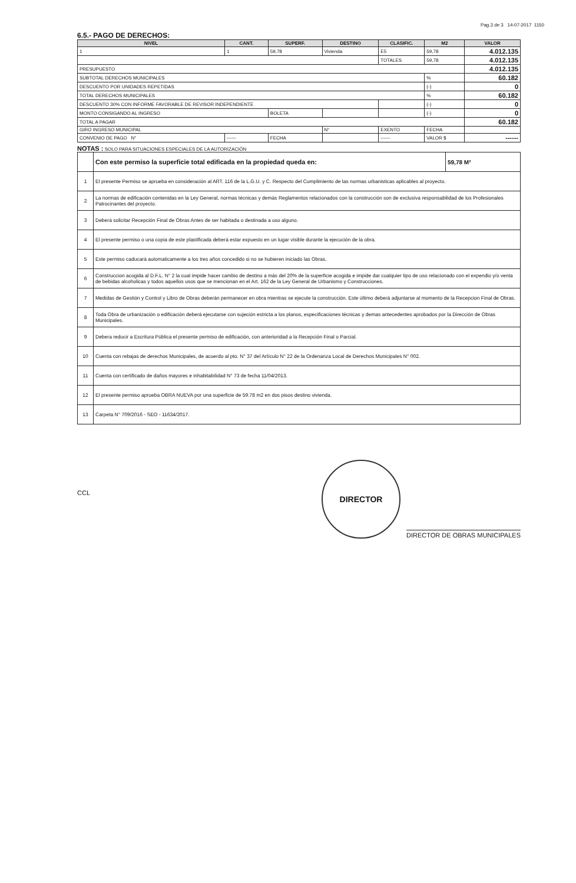Pag.3 de 3 14-07-2017 1150
6.5.- PAGO DE DERECHOS:
| NIVEL | CANT. | SUPERF. | DESTINO | CLASIFIC. | M2 | | VALOR |
| --- | --- | --- | --- | --- | --- | --- | --- |
| 1 | 1 | 59,78 | Vivienda | E5 | 59,78 | | 4.012.135 |
| | | | | TOTALES | 59,78 | | 4.012.135 |
| PRESUPUESTO | | | | | | | 4.012.135 |
| SUBTOTAL DERECHOS MUNICIPALES | | | | | | % | 60.182 |
| DESCUENTO POR UNIDADES REPETIDAS | | | | | | (-) | 0 |
| TOTAL DERECHOS MUNICIPALES | | | | | | % | 60.182 |
| DESCUENTO 30% CON INFORME FAVORABLE DE REVISOR INDEPENDIENTE | | | | | | (-) | 0 |
| MONTO CONSIGANDO AL INGRESO | | BOLETA | | | | (-) | 0 |
| TOTAL A PAGAR | | | | | | | 60.182 |
| GIRO INGRESO MUNICIPAL | | | N° | EXENTO | FECHA | | |
| CONVENIO DE PAGO N° | ------ | FECHA | | ------ | VALOR $ | | ------ |
NOTAS : SOLO PARA SITUACIONES ESPECIALES DE LA AUTORIZACIÓN
| | Con este permiso la superficie total edificada en la propiedad queda en: | 59,78 M² |
| 1 | El presente Permiso se aprueba en consideración al ART. 116 de la L.G.U. y C. Respecto del Cumplimiento de las normas urbanisticas aplicables al proyecto. | |
| 2 | La normas de edificación contenidas en la Ley General, normas técnicas y demás Reglamentos relacionados con la construcción son de exclusiva responsabilidad de los Profesionales Patrocinantes del proyecto. | |
| 3 | Deberá solicitar Recepción Final de Obras Antes de ser habitada o destinada a uso alguno. | |
| 4 | El presente permiso o una copia de este plastificada deberá estar expuesto en un lugar visible durante la ejecución de la obra. | |
| 5 | Este permiso caducará automaticamente a los tres años concedido si no se hubieren iniciado las Obras. | |
| 6 | Construccion acogida al D.F.L. N° 2 la cual impide hacer cambio de destino a más del 20% de la superficie acogida e impide dar cualquier tipo de uso relacionado con el expendio y/o venta de bebidas alcoholicas y todos aquellos usos que se mencionan en el Art. 162 de la Ley General de Urbanismo y Construcciones. | |
| 7 | Medidas de Gestión y Control y Libro de Obras deberán permanecer en obra mientras se ejecute la construcción. Este último deberá adjuntarse al momento de la Recepcion Final de Obras. | |
| 8 | Toda Obra de urbanización o edificación deberá ejecutarse con sujeción estricta a los planos, especificaciones técnicas y demas antecedentes aprobados por la Dirección de Obras Municipales. | |
| 9 | Debera reducir a Escritura Pública el presente permiso de edificación, con anterioridad a la Recepción Final o Parcial. | |
| 10 | Cuenta con rebajas de derechos Municipales, de acuerdo al pto. N° 37 del Artículo N° 22 de la Ordenanza Local de Derechos Municipales N° 002. | |
| 11 | Cuenta con certificado de daños mayores e inhabitabilidad N° 73 de fecha 11/04/2013. | |
| 12 | El presente permiso aprueba OBRA NUEVA por una superficie de 59.78 m2 en dos pisos destino vivienda. | |
| 13 | Carpeta N° 709/2016 - SEO - 11634/2017. | |
CCL
DIRECTOR
DIRECTOR DE OBRAS MUNICIPALES